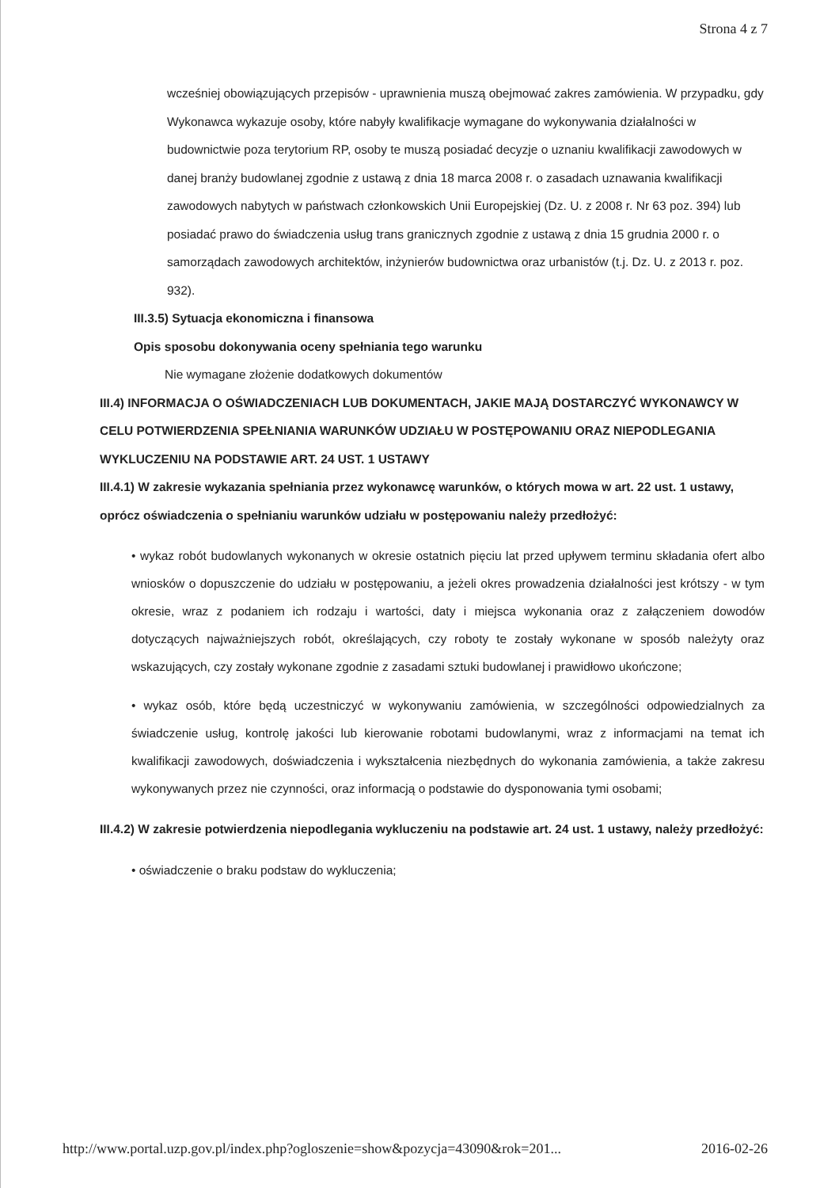Strona 4 z 7
wcześniej obowiązujących przepisów - uprawnienia muszą obejmować zakres zamówienia. W przypadku, gdy Wykonawca wykazuje osoby, które nabyły kwalifikacje wymagane do wykonywania działalności w budownictwie poza terytorium RP, osoby te muszą posiadać decyzje o uznaniu kwalifikacji zawodowych w danej branży budowlanej zgodnie z ustawą z dnia 18 marca 2008 r. o zasadach uznawania kwalifikacji zawodowych nabytych w państwach członkowskich Unii Europejskiej (Dz. U. z 2008 r. Nr 63 poz. 394) lub posiadać prawo do świadczenia usług trans granicznych zgodnie z ustawą z dnia 15 grudnia 2000 r. o samorządach zawodowych architektów, inżynierów budownictwa oraz urbanistów (t.j. Dz. U. z 2013 r. poz. 932).
III.3.5) Sytuacja ekonomiczna i finansowa
Opis sposobu dokonywania oceny spełniania tego warunku
Nie wymagane złożenie dodatkowych dokumentów
III.4) INFORMACJA O OŚWIADCZENIACH LUB DOKUMENTACH, JAKIE MAJĄ DOSTARCZYĆ WYKONAWCY W CELU POTWIERDZENIA SPEŁNIANIA WARUNKÓW UDZIAŁU W POSTĘPOWANIU ORAZ NIEPODLEGANIA WYKLUCZENIU NA PODSTAWIE ART. 24 UST. 1 USTAWY
III.4.1) W zakresie wykazania spełniania przez wykonawcę warunków, o których mowa w art. 22 ust. 1 ustawy, oprócz oświadczenia o spełnianiu warunków udziału w postępowaniu należy przedłożyć:
• wykaz robót budowlanych wykonanych w okresie ostatnich pięciu lat przed upływem terminu składania ofert albo wniosków o dopuszczenie do udziału w postępowaniu, a jeżeli okres prowadzenia działalności jest krótszy - w tym okresie, wraz z podaniem ich rodzaju i wartości, daty i miejsca wykonania oraz z załączeniem dowodów dotyczących najważniejszych robót, określających, czy roboty te zostały wykonane w sposób należyty oraz wskazujących, czy zostały wykonane zgodnie z zasadami sztuki budowlanej i prawidłowo ukończone;
• wykaz osób, które będą uczestniczyć w wykonywaniu zamówienia, w szczególności odpowiedzialnych za świadczenie usług, kontrolę jakości lub kierowanie robotami budowlanymi, wraz z informacjami na temat ich kwalifikacji zawodowych, doświadczenia i wykształcenia niezbędnych do wykonania zamówienia, a także zakresu wykonywanych przez nie czynności, oraz informacją o podstawie do dysponowania tymi osobami;
III.4.2) W zakresie potwierdzenia niepodlegania wykluczeniu na podstawie art. 24 ust. 1 ustawy, należy przedłożyć:
• oświadczenie o braku podstaw do wykluczenia;
http://www.portal.uzp.gov.pl/index.php?ogloszenie=show&pozycja=43090&rok=201... 2016-02-26